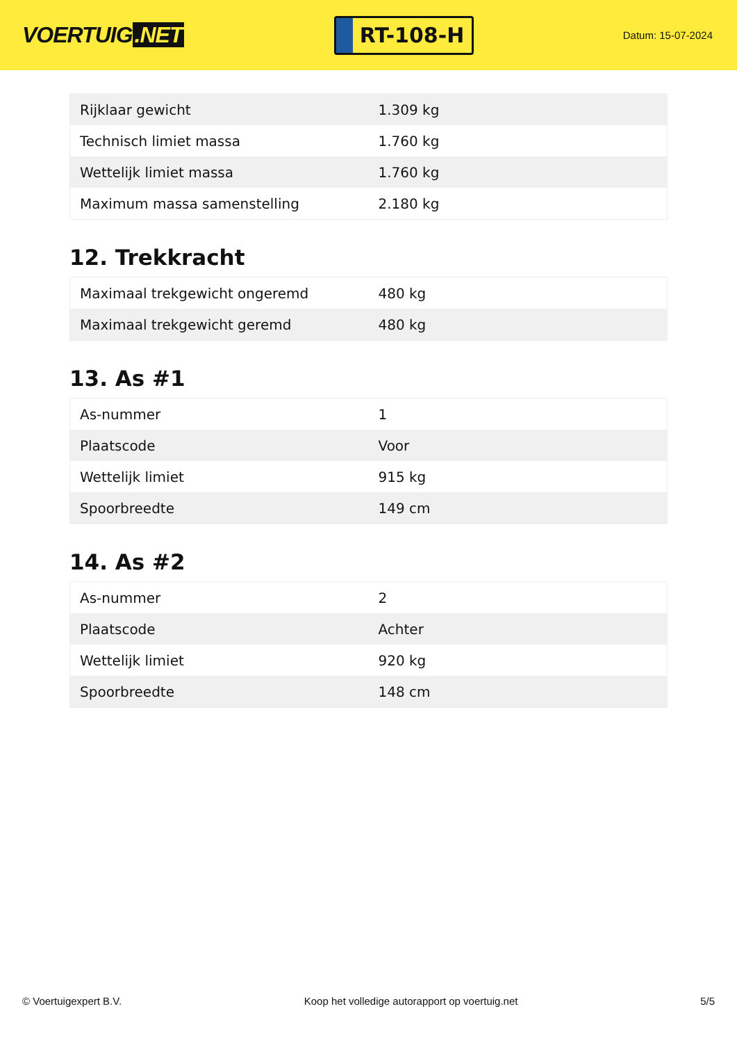VOERTUIG.NET
RT-108-H
Datum: 15-07-2024
| Rijklaar gewicht | 1.309 kg |
| Technisch limiet massa | 1.760 kg |
| Wettelijk limiet massa | 1.760 kg |
| Maximum massa samenstelling | 2.180 kg |
12. Trekkracht
| Maximaal trekgewicht ongeremd | 480 kg |
| Maximaal trekgewicht geremd | 480 kg |
13. As #1
| As-nummer | 1 |
| Plaatscode | Voor |
| Wettelijk limiet | 915 kg |
| Spoorbreedte | 149 cm |
14. As #2
| As-nummer | 2 |
| Plaatscode | Achter |
| Wettelijk limiet | 920 kg |
| Spoorbreedte | 148 cm |
© Voertuigexpert B.V. Koop het volledige autorapport op voertuig.net 5/5